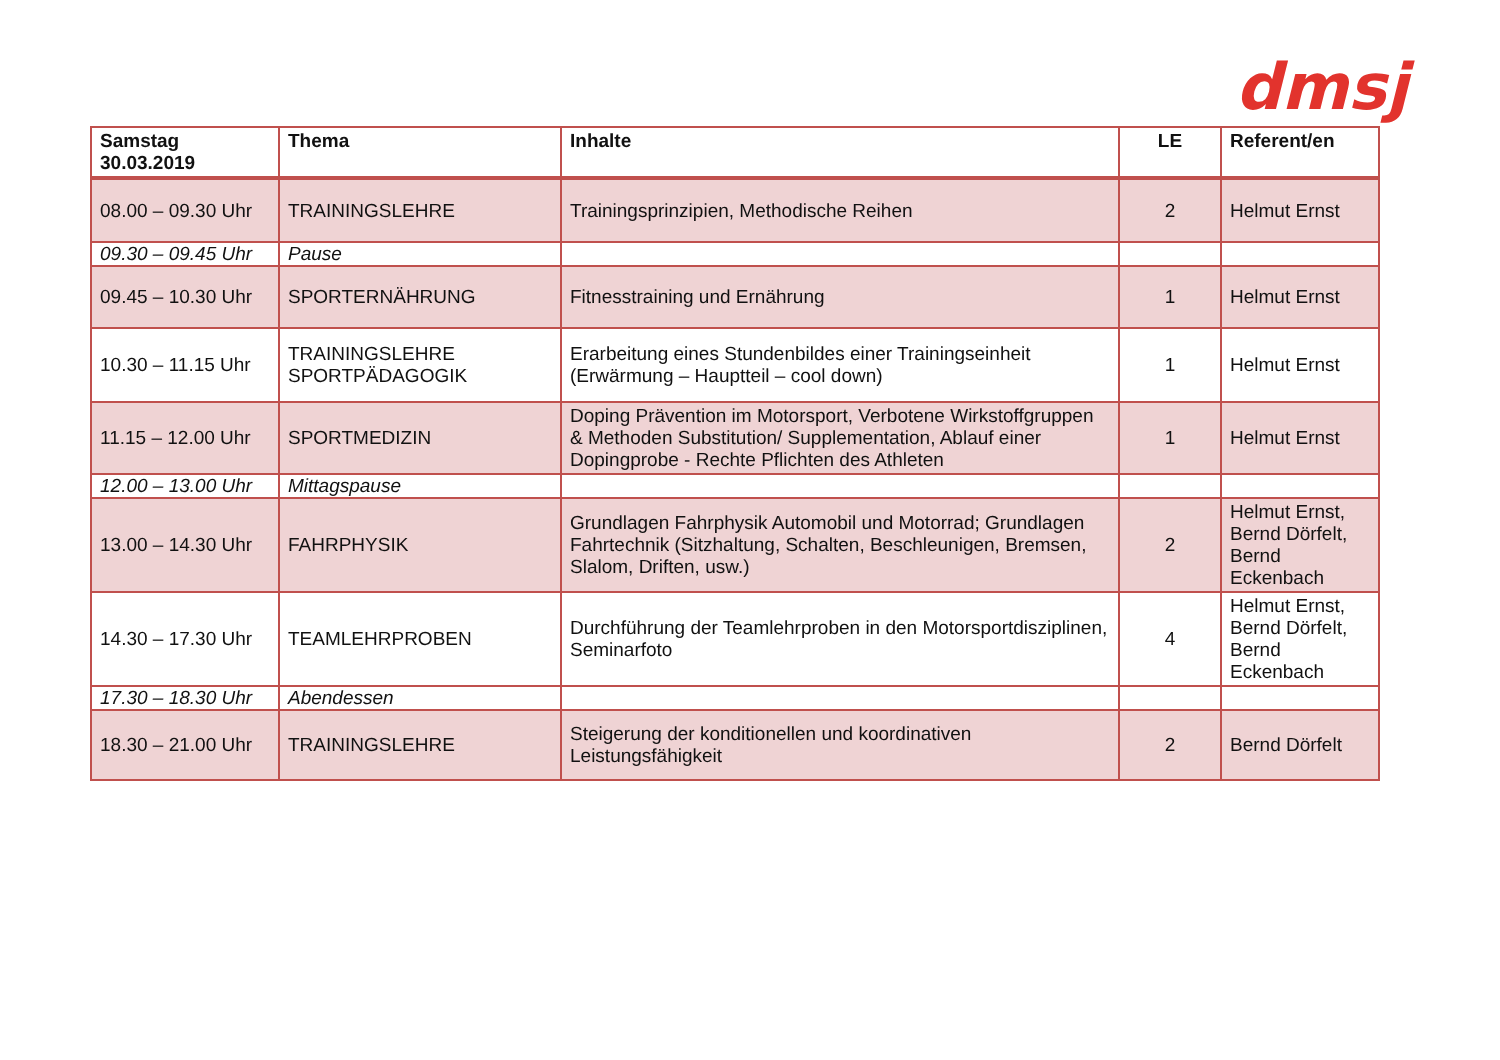dmsj
| Samstag 30.03.2019 | Thema | Inhalte | LE | Referent/en |
| --- | --- | --- | --- | --- |
| 08.00 – 09.30 Uhr | TRAININGSLEHRE | Trainingsprinzipien, Methodische Reihen | 2 | Helmut Ernst |
| 09.30 – 09.45 Uhr | Pause | | | |
| 09.45 – 10.30 Uhr | SPORTERNÄHRUNG | Fitnesstraining und Ernährung | 1 | Helmut Ernst |
| 10.30 – 11.15 Uhr | TRAININGSLEHRE SPORTPÄDAGOGIK | Erarbeitung eines Stundenbildes einer Trainingseinheit (Erwärmung – Hauptteil – cool down) | 1 | Helmut Ernst |
| 11.15 – 12.00 Uhr | SPORTMEDIZIN | Doping Prävention im Motorsport, Verbotene Wirkstoffgruppen & Methoden Substitution/ Supplementation, Ablauf einer Dopingprobe - Rechte Pflichten des Athleten | 1 | Helmut Ernst |
| 12.00 – 13.00 Uhr | Mittagspause | | | |
| 13.00 – 14.30 Uhr | FAHRPHYSIK | Grundlagen Fahrphysik Automobil und Motorrad; Grundlagen Fahrtechnik (Sitzhaltung, Schalten, Beschleunigen, Bremsen, Slalom, Driften, usw.) | 2 | Helmut Ernst, Bernd Dörfelt, Bernd Eckenbach |
| 14.30 – 17.30 Uhr | TEAMLEHRPROBEN | Durchführung der Teamlehrproben in den Motorsportdisziplinen, Seminarfoto | 4 | Helmut Ernst, Bernd Dörfelt, Bernd Eckenbach |
| 17.30 – 18.30 Uhr | Abendessen | | | |
| 18.30 – 21.00 Uhr | TRAININGSLEHRE | Steigerung der konditionellen und koordinativen Leistungsfähigkeit | 2 | Bernd Dörfelt |